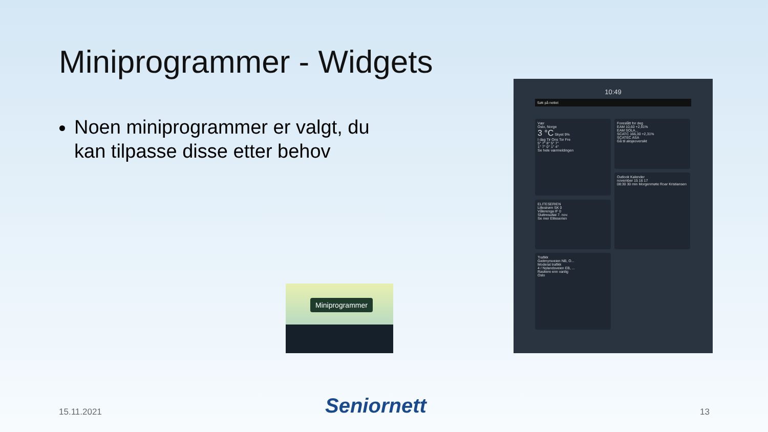Miniprogrammer - Widgets
Noen miniprogrammer er valgt, du kan tilpasse disse etter behov
Miniprogrammer
10:49
Søk på nettet
Vær
Oslo, Norge
3 °C Skyet 9%
I dag Tir Ons Tor Fre
5° 7° 8° 5° 7°
1° 7° 0° 1° 4°
Se hele værmeldingen
Foreslått for deg
EAM 10,60 +2,91%
EAM SOLA...
SCATC 166,30 +2,31%
SCATEC ASA
Gå til aksjeoversikt
Outlook Kalender
november 15 16 17
08:30 30 min Morgenmøte Roar Kristiansen
ELITESERIEN
Lillestrøm SK 0
Vålerenga IF 0
Sluttresultat 7. nov.
Se mer Eliteserien
Trafikk
Geitmyrsveien NB, O...
Moderat trafikk
4 / Nylandsveien EB, ...
Raskere enn vanlig
Oslo
15.11.2021 Seniornett 13